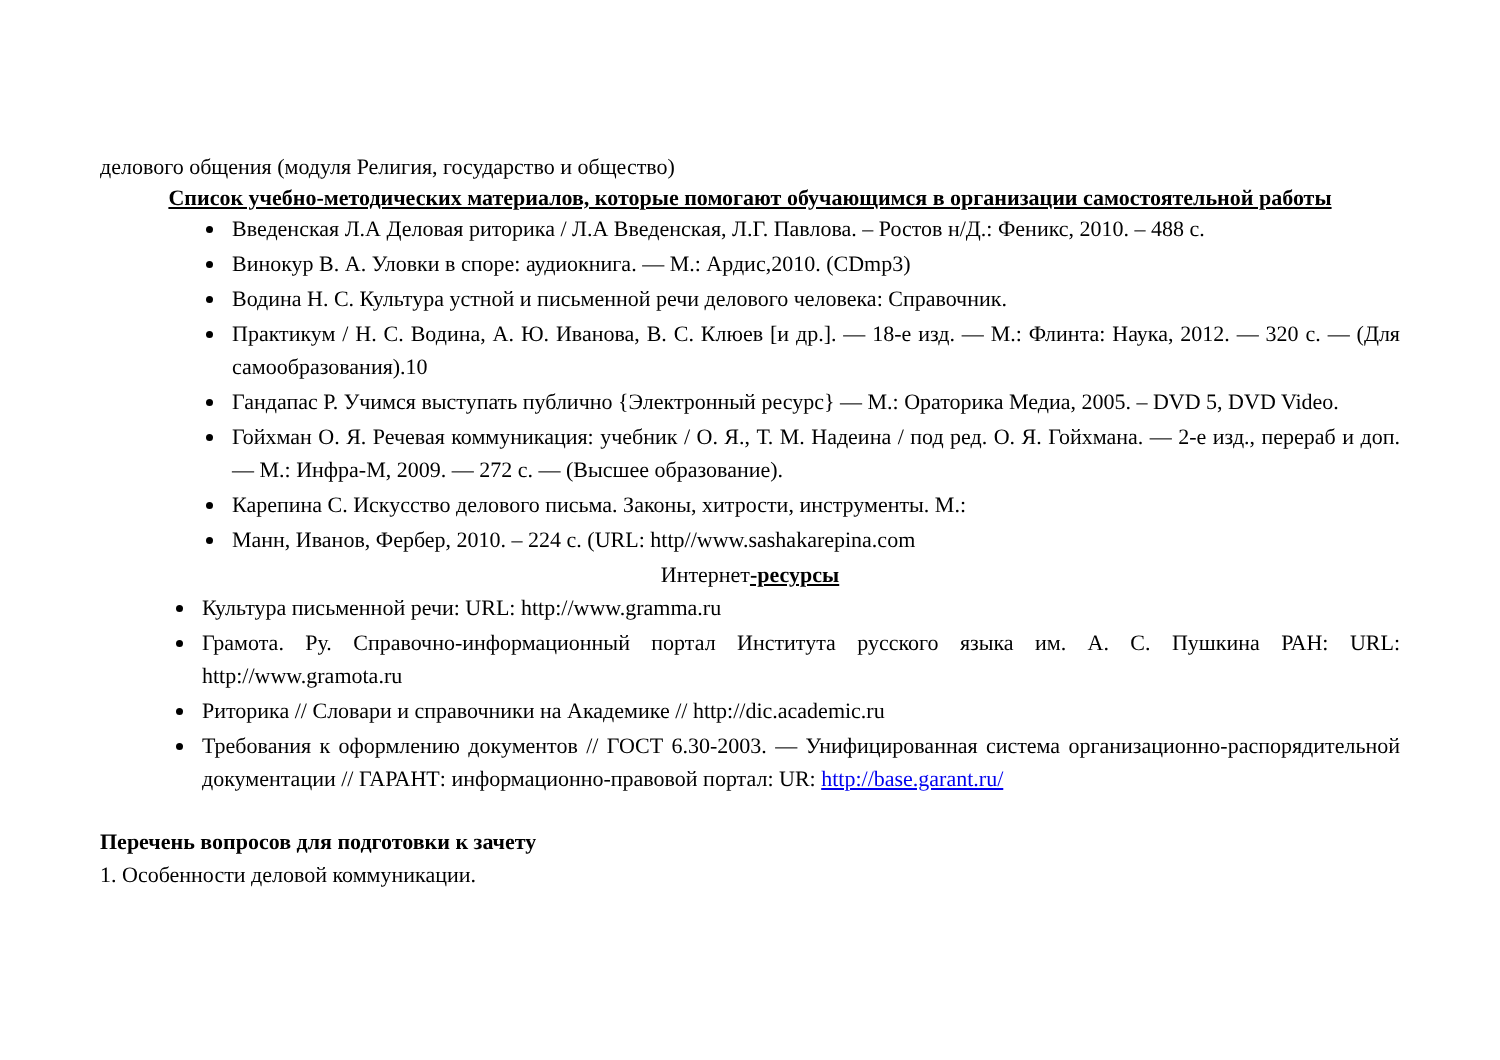делового общения (модуля Религия, государство и общество)
Список учебно-методических материалов, которые помогают обучающимся в организации самостоятельной работы
Введенская Л.А Деловая риторика / Л.А Введенская, Л.Г. Павлова. – Ростов н/Д.: Феникс, 2010. – 488 с.
Винокур В. А. Уловки в споре: аудиокнига. — М.: Ардис,2010. (CDmp3)
Водина Н. С. Культура устной и письменной речи делового человека: Справочник.
Практикум / Н. С. Водина, А. Ю. Иванова, В. С. Клюев [и др.]. — 18-е изд. — М.: Флинта: Наука, 2012. — 320 с. — (Для самообразования).10
Гандапас Р. Учимся выступать публично {Электронный ресурс} — М.: Ораторика Медиа, 2005. – DVD 5, DVD Video.
Гойхман О. Я. Речевая коммуникация: учебник / О. Я., Т. М. Надеина / под ред. О. Я. Гойхмана. — 2-е изд., перераб и доп. — М.: Инфра-М, 2009. — 272 с. — (Высшее образование).
Карепина С. Искусство делового письма. Законы, хитрости, инструменты. М.:
Манн, Иванов, Фербер, 2010. – 224 с. (URL: http//www.sashakarepina.com
Интернет-ресурсы
Культура письменной речи: URL: http://www.gramma.ru
Грамота. Ру. Справочно-информационный портал Института русского языка им. А. С. Пушкина РАН: URL: http://www.gramota.ru
Риторика // Словари и справочники на Академике // http://dic.academic.ru
Требования к оформлению документов // ГОСТ 6.30-2003. — Унифицированная система организационно-распорядительной документации // ГАРАНТ: информационно-правовой портал: UR: http://base.garant.ru/
Перечень вопросов для подготовки к зачету
1. Особенности деловой коммуникации.